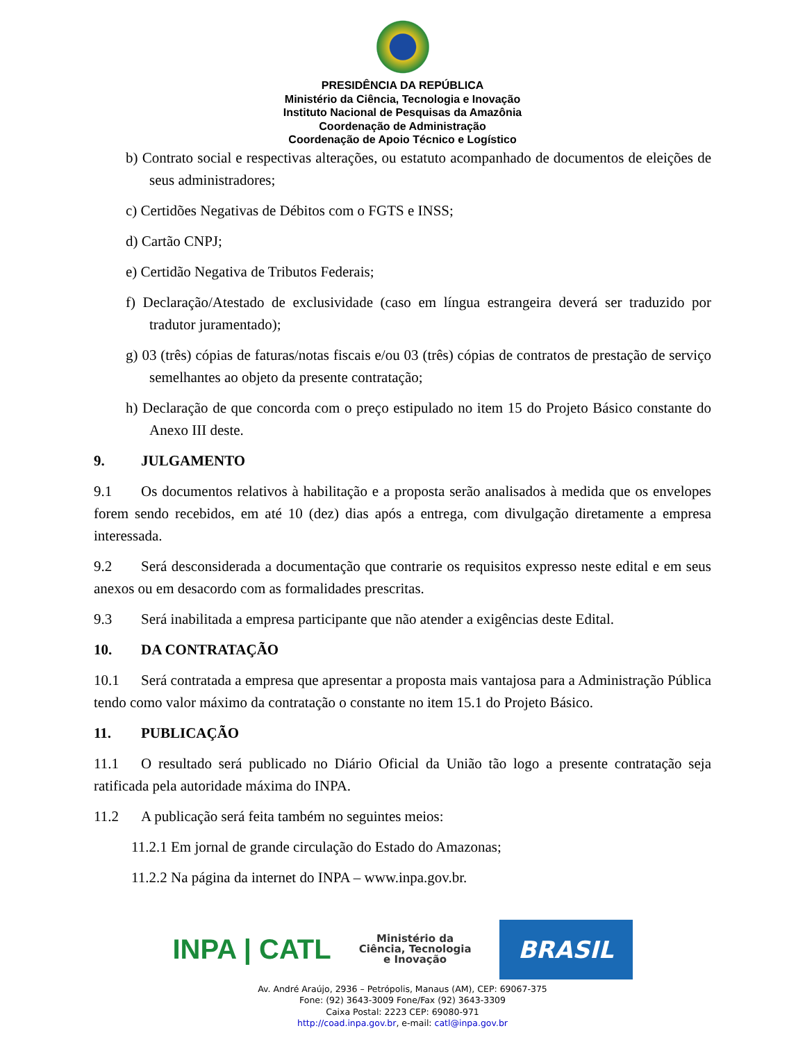PRESIDÊNCIA DA REPÚBLICA
Ministério da Ciência, Tecnologia e Inovação
Instituto Nacional de Pesquisas da Amazônia
Coordenação de Administração
Coordenação de Apoio Técnico e Logístico
b) Contrato social e respectivas alterações, ou estatuto acompanhado de documentos de eleições de seus administradores;
c) Certidões Negativas de Débitos com o FGTS e INSS;
d) Cartão CNPJ;
e) Certidão Negativa de Tributos Federais;
f) Declaração/Atestado de exclusividade (caso em língua estrangeira deverá ser traduzido por tradutor juramentado);
g) 03 (três) cópias de faturas/notas fiscais e/ou 03 (três) cópias de contratos de prestação de serviço semelhantes ao objeto da presente contratação;
h) Declaração de que concorda com o preço estipulado no item 15 do Projeto Básico constante do Anexo III deste.
9. JULGAMENTO
9.1 Os documentos relativos à habilitação e a proposta serão analisados à medida que os envelopes forem sendo recebidos, em até 10 (dez) dias após a entrega, com divulgação diretamente a empresa interessada.
9.2 Será desconsiderada a documentação que contrarie os requisitos expresso neste edital e em seus anexos ou em desacordo com as formalidades prescritas.
9.3 Será inabilitada a empresa participante que não atender a exigências deste Edital.
10. DA CONTRATAÇÃO
10.1 Será contratada a empresa que apresentar a proposta mais vantajosa para a Administração Pública tendo como valor máximo da contratação o constante no item 15.1 do Projeto Básico.
11. PUBLICAÇÃO
11.1 O resultado será publicado no Diário Oficial da União tão logo a presente contratação seja ratificada pela autoridade máxima do INPA.
11.2 A publicação será feita também no seguintes meios:
11.2.1 Em jornal de grande circulação do Estado do Amazonas;
11.2.2 Na página da internet do INPA – www.inpa.gov.br.
INPA | CATL
Ministério da
Ciência, Tecnologia
e Inovação
BRASIL
Av. André Araújo, 2936 – Petrópolis, Manaus (AM), CEP: 69067-375
Fone: (92) 3643-3009 Fone/Fax (92) 3643-3309
Caixa Postal: 2223 CEP: 69080-971
http://coad.inpa.gov.br, e-mail: catl@inpa.gov.br